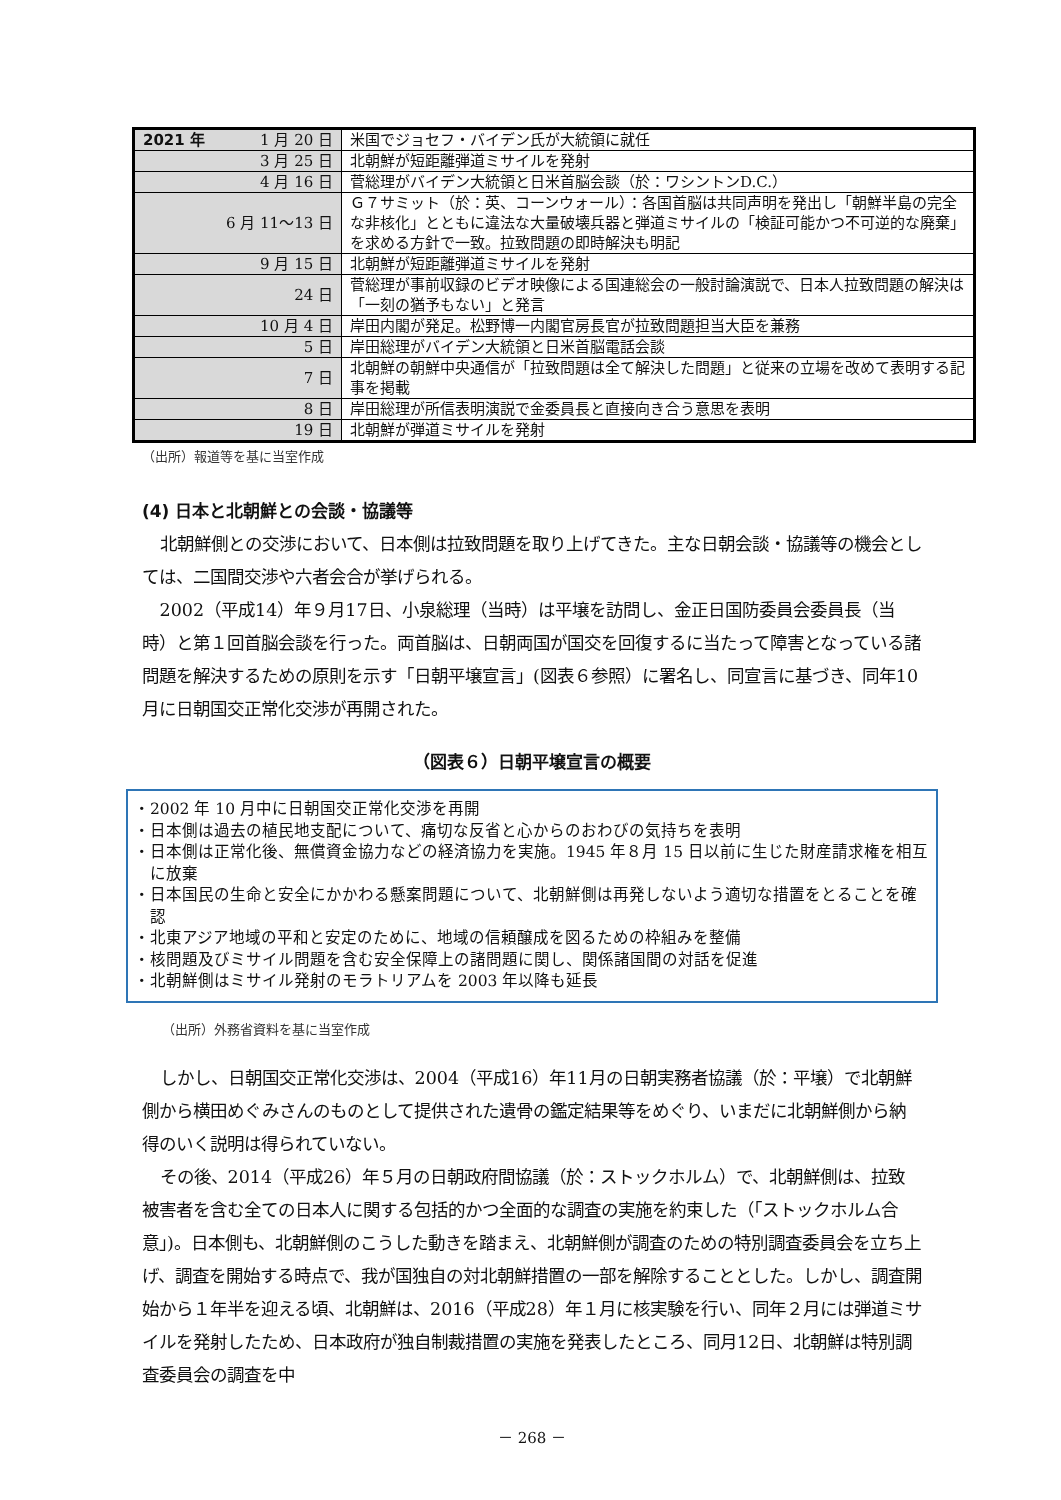| 2021 年 1 月 20 日 | 米国でジョセフ・バイデン氏が大統領に就任 |
| 3 月 25 日 | 北朝鮮が短距離弾道ミサイルを発射 |
| 4 月 16 日 | 菅総理がバイデン大統領と日米首脳会談（於：ワシントンD.C.） |
| 6 月 11～13 日 | Ｇ７サミット（於：英、コーンウォール）：各国首脳は共同声明を発出し「朝鮮半島の完全な非核化」とともに違法な大量破壊兵器と弾道ミサイルの「検証可能かつ不可逆的な廃棄」を求める方針で一致。拉致問題の即時解決も明記 |
| 9 月 15 日 | 北朝鮮が短距離弾道ミサイルを発射 |
| 24 日 | 菅総理が事前収録のビデオ映像による国連総会の一般討論演説で、日本人拉致問題の解決は「一刻の猶予もない」と発言 |
| 10 月 4 日 | 岸田内閣が発足。松野博一内閣官房長官が拉致問題担当大臣を兼務 |
| 5 日 | 岸田総理がバイデン大統領と日米首脳電話会談 |
| 7 日 | 北朝鮮の朝鮮中央通信が「拉致問題は全て解決した問題」と従来の立場を改めて表明する記事を掲載 |
| 8 日 | 岸田総理が所信表明演説で金委員長と直接向き合う意思を表明 |
| 19 日 | 北朝鮮が弾道ミサイルを発射 |
（出所）報道等を基に当室作成
(4) 日本と北朝鮮との会談・協議等
北朝鮮側との交渉において、日本側は拉致問題を取り上げてきた。主な日朝会談・協議等の機会としては、二国間交渉や六者会合が挙げられる。
2002（平成14）年９月17日、小泉総理（当時）は平壌を訪問し、金正日国防委員会委員長（当時）と第１回首脳会談を行った。両首脳は、日朝両国が国交を回復するに当たって障害となっている諸問題を解決するための原則を示す「日朝平壌宣言」(図表６参照）に署名し、同宣言に基づき、同年10月に日朝国交正常化交渉が再開された。
（図表６）日朝平壌宣言の概要
・2002 年 10 月中に日朝国交正常化交渉を再開
・日本側は過去の植民地支配について、痛切な反省と心からのおわびの気持ちを表明
・日本側は正常化後、無償資金協力などの経済協力を実施。1945 年８月 15 日以前に生じた財産請求権を相互に放棄
・日本国民の生命と安全にかかわる懸案問題について、北朝鮮側は再発しないよう適切な措置をとることを確認
・北東アジア地域の平和と安定のために、地域の信頼醸成を図るための枠組みを整備
・核問題及びミサイル問題を含む安全保障上の諸問題に関し、関係諸国間の対話を促進
・北朝鮮側はミサイル発射のモラトリアムを 2003 年以降も延長
（出所）外務省資料を基に当室作成
しかし、日朝国交正常化交渉は、2004（平成16）年11月の日朝実務者協議（於：平壌）で北朝鮮側から横田めぐみさんのものとして提供された遺骨の鑑定結果等をめぐり、いまだに北朝鮮側から納得のいく説明は得られていない。
その後、2014（平成26）年５月の日朝政府間協議（於：ストックホルム）で、北朝鮮側は、拉致被害者を含む全ての日本人に関する包括的かつ全面的な調査の実施を約束した（「ストックホルム合意」)。日本側も、北朝鮮側のこうした動きを踏まえ、北朝鮮側が調査のための特別調査委員会を立ち上げ、調査を開始する時点で、我が国独自の対北朝鮮措置の一部を解除することとした。しかし、調査開始から１年半を迎える頃、北朝鮮は、2016（平成28）年１月に核実験を行い、同年２月には弾道ミサイルを発射したため、日本政府が独自制裁措置の実施を発表したところ、同月12日、北朝鮮は特別調査委員会の調査を中
－ 268 －